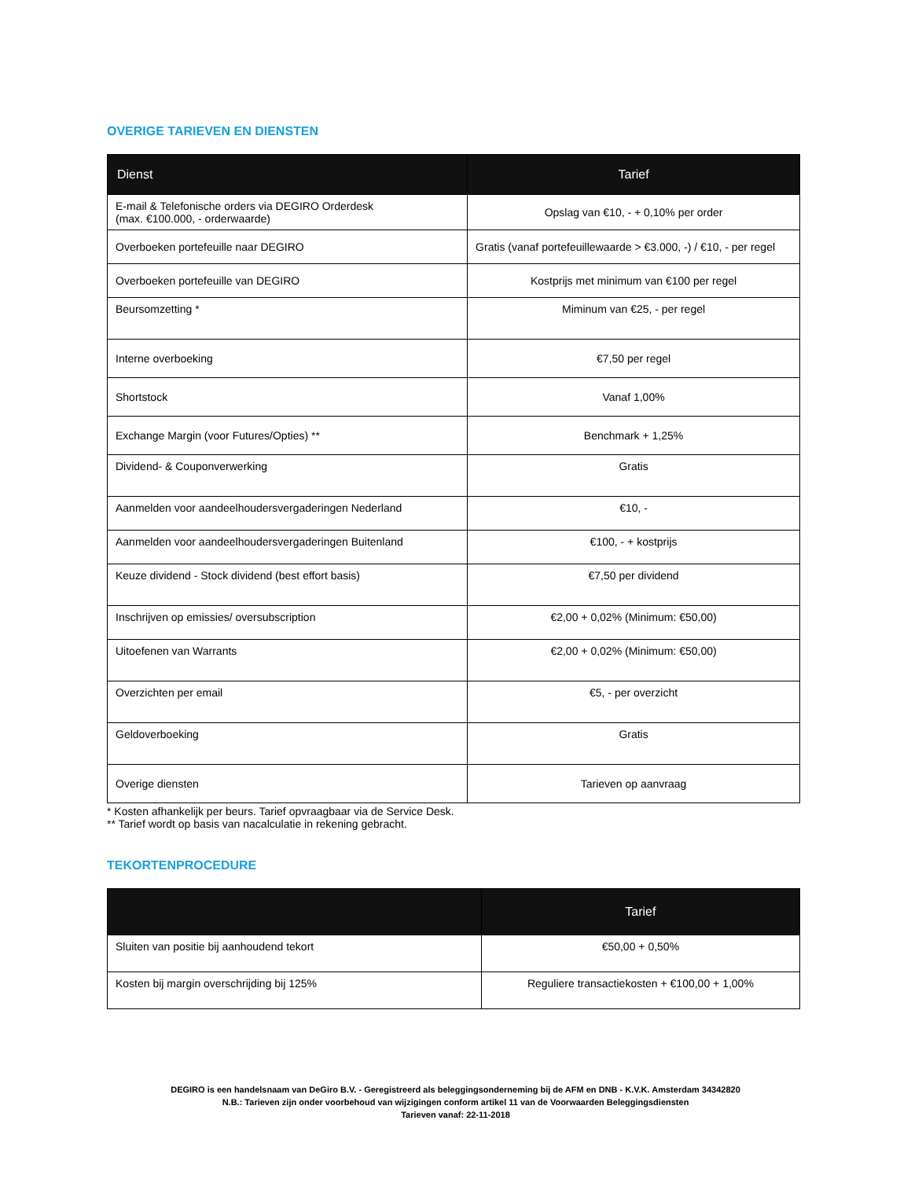OVERIGE TARIEVEN EN DIENSTEN
| Dienst | Tarief |
| --- | --- |
| E-mail & Telefonische orders via DEGIRO Orderdesk (max. €100.000, - orderwaarde) | Opslag van €10, - + 0,10% per order |
| Overboeken portefeuille naar DEGIRO | Gratis (vanaf portefeuillewaarde > €3.000, -) / €10, - per regel |
| Overboeken portefeuille van DEGIRO | Kostprijs met minimum van €100 per regel |
| Beursomzetting * | Miminum van €25, - per regel |
| Interne overboeking | €7,50 per regel |
| Shortstock | Vanaf 1,00% |
| Exchange Margin (voor Futures/Opties) ** | Benchmark + 1,25% |
| Dividend- & Couponverwerking | Gratis |
| Aanmelden voor aandeelhoudersvergaderingen Nederland | €10, - |
| Aanmelden voor aandeelhoudersvergaderingen Buitenland | €100, - + kostprijs |
| Keuze dividend - Stock dividend (best effort basis) | €7,50 per dividend |
| Inschrijven op emissies/ oversubscription | €2,00 + 0,02% (Minimum: €50,00) |
| Uitoefenen van Warrants | €2,00 + 0,02% (Minimum: €50,00) |
| Overzichten per email | €5, - per overzicht |
| Geldoverboeking | Gratis |
| Overige diensten | Tarieven op aanvraag |
* Kosten afhankelijk per beurs. Tarief opvraagbaar via de Service Desk.
** Tarief wordt op basis van nacalculatie in rekening gebracht.
TEKORTENPROCEDURE
| | Tarief |
| --- | --- |
| Sluiten van positie bij aanhoudend tekort | €50,00 + 0,50% |
| Kosten bij margin overschrijding bij 125% | Reguliere transactiekosten + €100,00 + 1,00% |
DEGIRO is een handelsnaam van DeGiro B.V. - Geregistreerd als beleggingsonderneming bij de AFM en DNB - K.V.K. Amsterdam 34342820
N.B.: Tarieven zijn onder voorbehoud van wijzigingen conform artikel 11 van de Voorwaarden Beleggingsdiensten
Tarieven vanaf: 22-11-2018